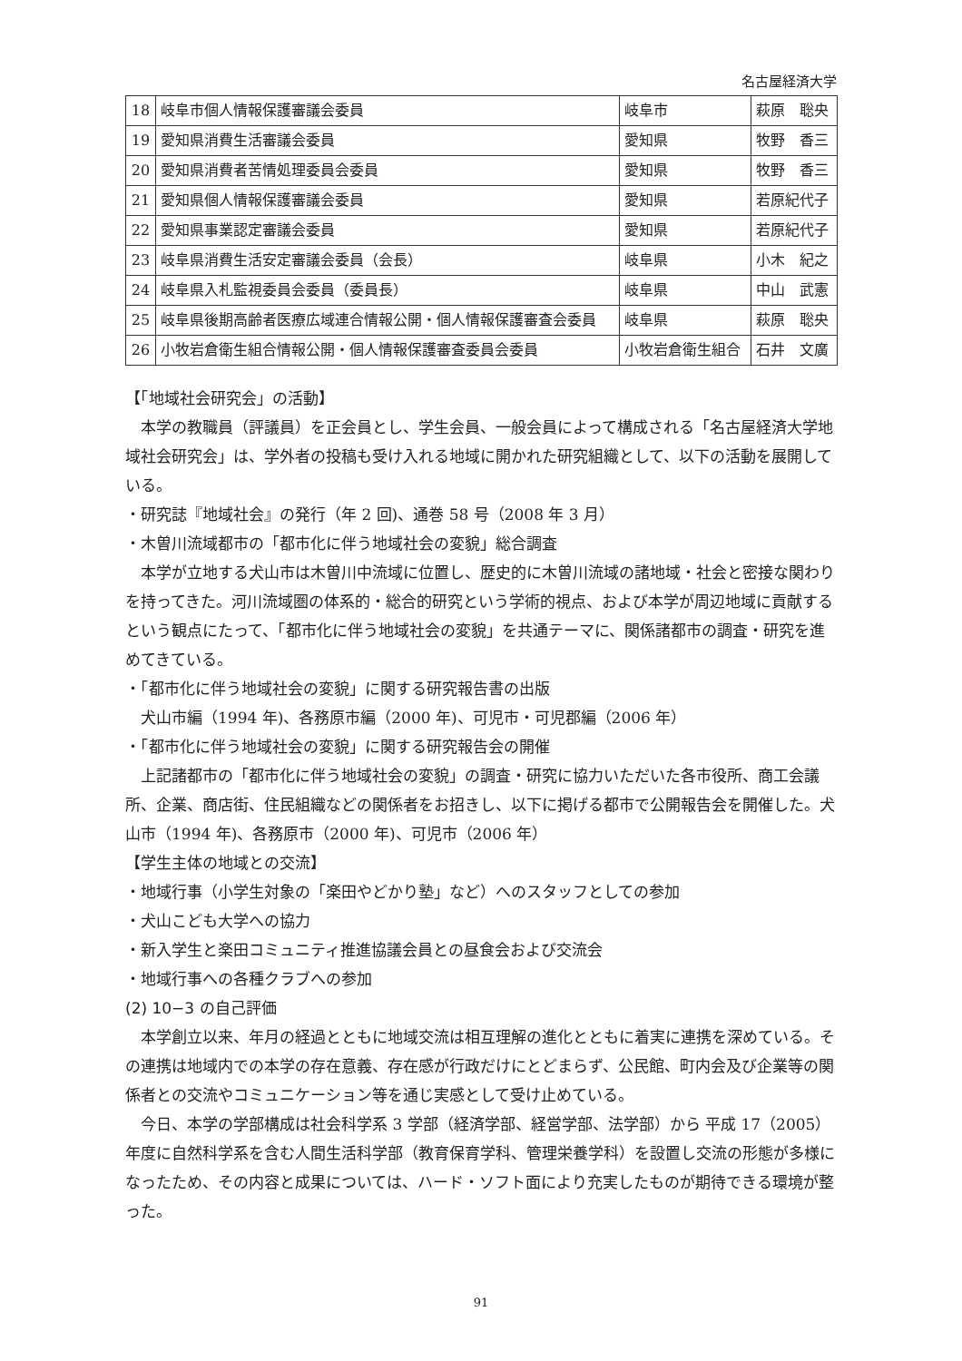名古屋経済大学
| 18 | 岐阜市個人情報保護審議会委員 | 岐阜市 | 萩原 聡央 |
| 19 | 愛知県消費生活審議会委員 | 愛知県 | 牧野 香三 |
| 20 | 愛知県消費者苦情処理委員会委員 | 愛知県 | 牧野 香三 |
| 21 | 愛知県個人情報保護審議会委員 | 愛知県 | 若原紀代子 |
| 22 | 愛知県事業認定審議会委員 | 愛知県 | 若原紀代子 |
| 23 | 岐阜県消費生活安定審議会委員（会長） | 岐阜県 | 小木 紀之 |
| 24 | 岐阜県入札監視委員会委員（委員長） | 岐阜県 | 中山 武憲 |
| 25 | 岐阜県後期高齢者医療広域連合情報公開・個人情報保護審査会委員 | 岐阜県 | 萩原 聡央 |
| 26 | 小牧岩倉衛生組合情報公開・個人情報保護審査委員会委員 | 小牧岩倉衛生組合 | 石井 文廣 |
【「地域社会研究会」の活動】
本学の教職員（評議員）を正会員とし、学生会員、一般会員によって構成される「名古屋経済大学地域社会研究会」は、学外者の投稿も受け入れる地域に開かれた研究組織として、以下の活動を展開している。
・研究誌『地域社会』の発行（年 2 回)、通巻 58 号（2008 年 3 月）
・木曽川流域都市の「都市化に伴う地域社会の変貌」総合調査
本学が立地する犬山市は木曽川中流域に位置し、歴史的に木曽川流域の諸地域・社会と密接な関わりを持ってきた。河川流域圏の体系的・総合的研究という学術的視点、および本学が周辺地域に貢献するという観点にたって、「都市化に伴う地域社会の変貌」を共通テーマに、関係諸都市の調査・研究を進めてきている。
・「都市化に伴う地域社会の変貌」に関する研究報告書の出版
犬山市編（1994 年)、各務原市編（2000 年)、可児市・可児郡編（2006 年）
・「都市化に伴う地域社会の変貌」に関する研究報告会の開催
上記諸都市の「都市化に伴う地域社会の変貌」の調査・研究に協力いただいた各市役所、商工会議所、企業、商店街、住民組織などの関係者をお招きし、以下に掲げる都市で公開報告会を開催した。犬山市（1994 年)、各務原市（2000 年)、可児市（2006 年）
【学生主体の地域との交流】
・地域行事（小学生対象の「楽田やどかり塾」など）へのスタッフとしての参加
・犬山こども大学への協力
・新入学生と楽田コミュニティ推進協議会員との昼食会および交流会
・地域行事への各種クラブへの参加
(2) 10−3 の自己評価
本学創立以来、年月の経過とともに地域交流は相互理解の進化とともに着実に連携を深めている。その連携は地域内での本学の存在意義、存在感が行政だけにとどまらず、公民館、町内会及び企業等の関係者との交流やコミュニケーション等を通じ実感として受け止めている。
今日、本学の学部構成は社会科学系 3 学部（経済学部、経営学部、法学部）から 平成 17（2005）年度に自然科学系を含む人間生活科学部（教育保育学科、管理栄養学科）を設置し交流の形態が多様になったため、その内容と成果については、ハード・ソフト面により充実したものが期待できる環境が整った。
91